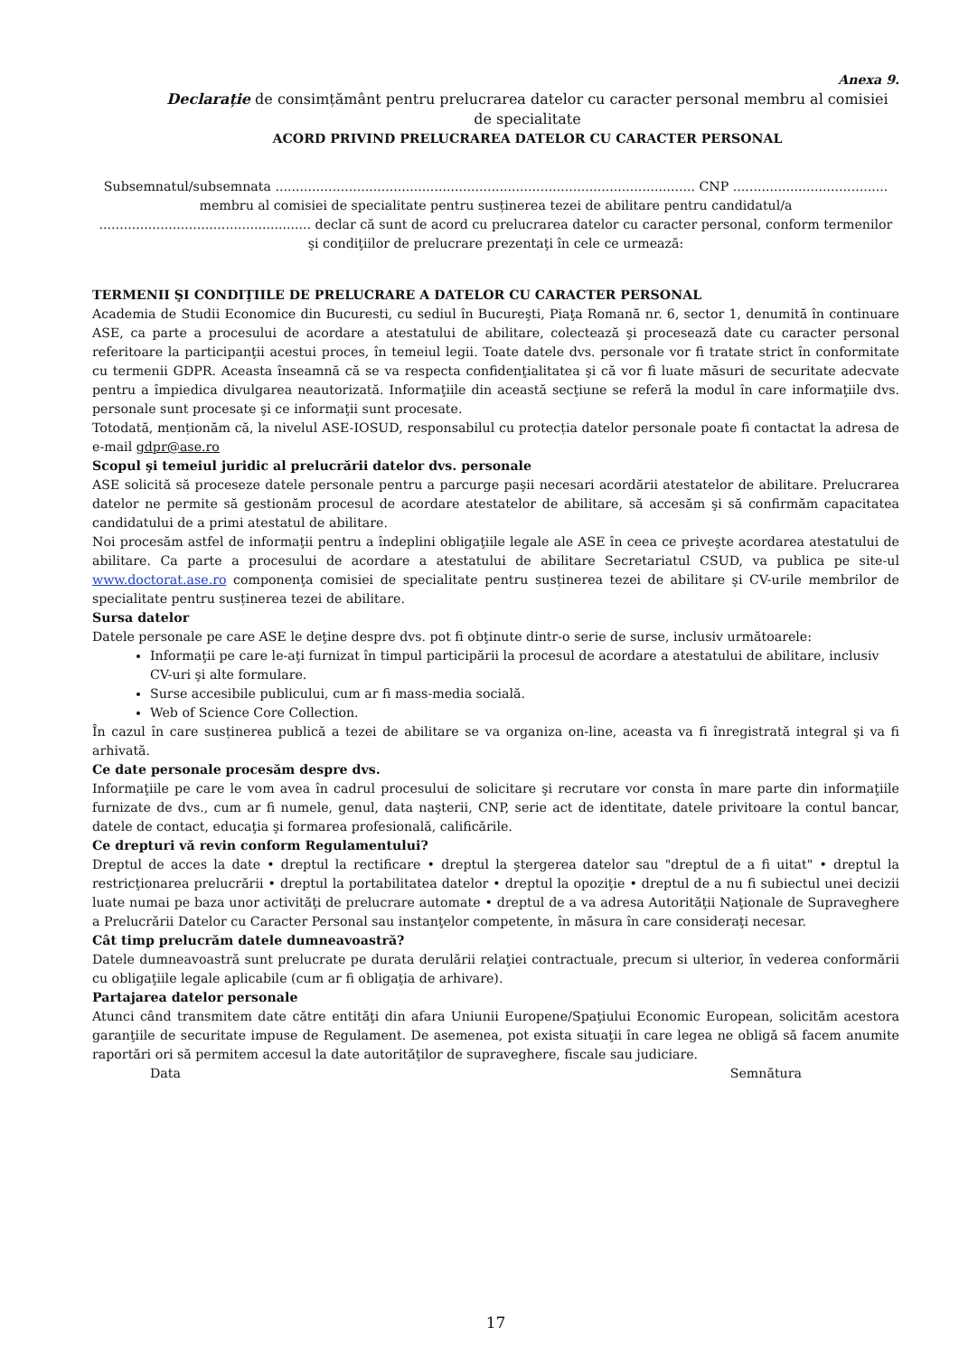Anexa 9.
Declarație de consimțământ pentru prelucrarea datelor cu caracter personal membru al comisiei de specialitate
ACORD PRIVIND PRELUCRAREA DATELOR CU CARACTER PERSONAL
Subsemnatul/subsemnata ....................................................................................................... CNP ...................................... membru al comisiei de specialitate pentru susținerea tezei de abilitare pentru candidatul/a .................................................... declar că sunt de acord cu prelucrarea datelor cu caracter personal, conform termenilor şi condiţiilor de prelucrare prezentaţi în cele ce urmează:
TERMENII ŞI CONDIŢIILE DE PRELUCRARE A DATELOR CU CARACTER PERSONAL
Academia de Studii Economice din Bucuresti, cu sediul în Bucureşti, Piaţa Romană nr. 6, sector 1, denumită în continuare ASE, ca parte a procesului de acordare a atestatului de abilitare, colectează şi procesează date cu caracter personal referitoare la participanţii acestui proces, în temeiul legii. Toate datele dvs. personale vor fi tratate strict în conformitate cu termenii GDPR. Aceasta înseamnă că se va respecta confidenţialitatea şi că vor fi luate măsuri de securitate adecvate pentru a împiedica divulgarea neautorizată. Informaţiile din această secţiune se referă la modul în care informaţiile dvs. personale sunt procesate şi ce informaţii sunt procesate.
Totodată, menționăm că, la nivelul ASE-IOSUD, responsabilul cu protecția datelor personale poate fi contactat la adresa de e-mail gdpr@ase.ro
Scopul şi temeiul juridic al prelucrării datelor dvs. personale
ASE solicită să proceseze datele personale pentru a parcurge paşii necesari acordării atestatelor de abilitare. Prelucrarea datelor ne permite să gestionăm procesul de acordare atestatelor de abilitare, să accesăm şi să confirmăm capacitatea candidatului de a primi atestatul de abilitare.
Noi procesăm astfel de informaţii pentru a îndeplini obligaţiile legale ale ASE în ceea ce priveşte acordarea atestatului de abilitare. Ca parte a procesului de acordare a atestatului de abilitare Secretariatul CSUD, va publica pe site-ul www.doctorat.ase.ro componenţa comisiei de specialitate pentru susținerea tezei de abilitare şi CV-urile membrilor de specialitate pentru susținerea tezei de abilitare.
Sursa datelor
Datele personale pe care ASE le deţine despre dvs. pot fi obţinute dintr-o serie de surse, inclusiv următoarele:
Informaţii pe care le-aţi furnizat în timpul participării la procesul de acordare a atestatului de abilitare, inclusiv CV-uri şi alte formulare.
Surse accesibile publicului, cum ar fi mass-media socială.
Web of Science Core Collection.
În cazul în care susținerea publică a tezei de abilitare se va organiza on-line, aceasta va fi înregistrată integral şi va fi arhivată.
Ce date personale procesăm despre dvs.
Informaţiile pe care le vom avea în cadrul procesului de solicitare şi recrutare vor consta în mare parte din informaţiile furnizate de dvs., cum ar fi numele, genul, data naşterii, CNP, serie act de identitate, datele privitoare la contul bancar, datele de contact, educaţia şi formarea profesională, calificările.
Ce drepturi vă revin conform Regulamentului?
Dreptul de acces la date • dreptul la rectificare • dreptul la ştergerea datelor sau "dreptul de a fi uitat" • dreptul la restricţionarea prelucrării • dreptul la portabilitatea datelor • dreptul la opoziţie • dreptul de a nu fi subiectul unei decizii luate numai pe baza unor activităţi de prelucrare automate • dreptul de a va adresa Autorităţii Naţionale de Supraveghere a Prelucrării Datelor cu Caracter Personal sau instanţelor competente, în măsura în care consideraţi necesar.
Cât timp prelucrăm datele dumneavoastră?
Datele dumneavoastră sunt prelucrate pe durata derulării relaţiei contractuale, precum si ulterior, în vederea conformării cu obligaţiile legale aplicabile (cum ar fi obligaţia de arhivare).
Partajarea datelor personale
Atunci când transmitem date către entităţi din afara Uniunii Europene/Spaţiului Economic European, solicităm acestora garanţiile de securitate impuse de Regulament. De asemenea, pot exista situaţii în care legea ne obligă să facem anumite raportări ori să permitem accesul la date autorităţilor de supraveghere, fiscale sau judiciare.
Data Semnătura
17